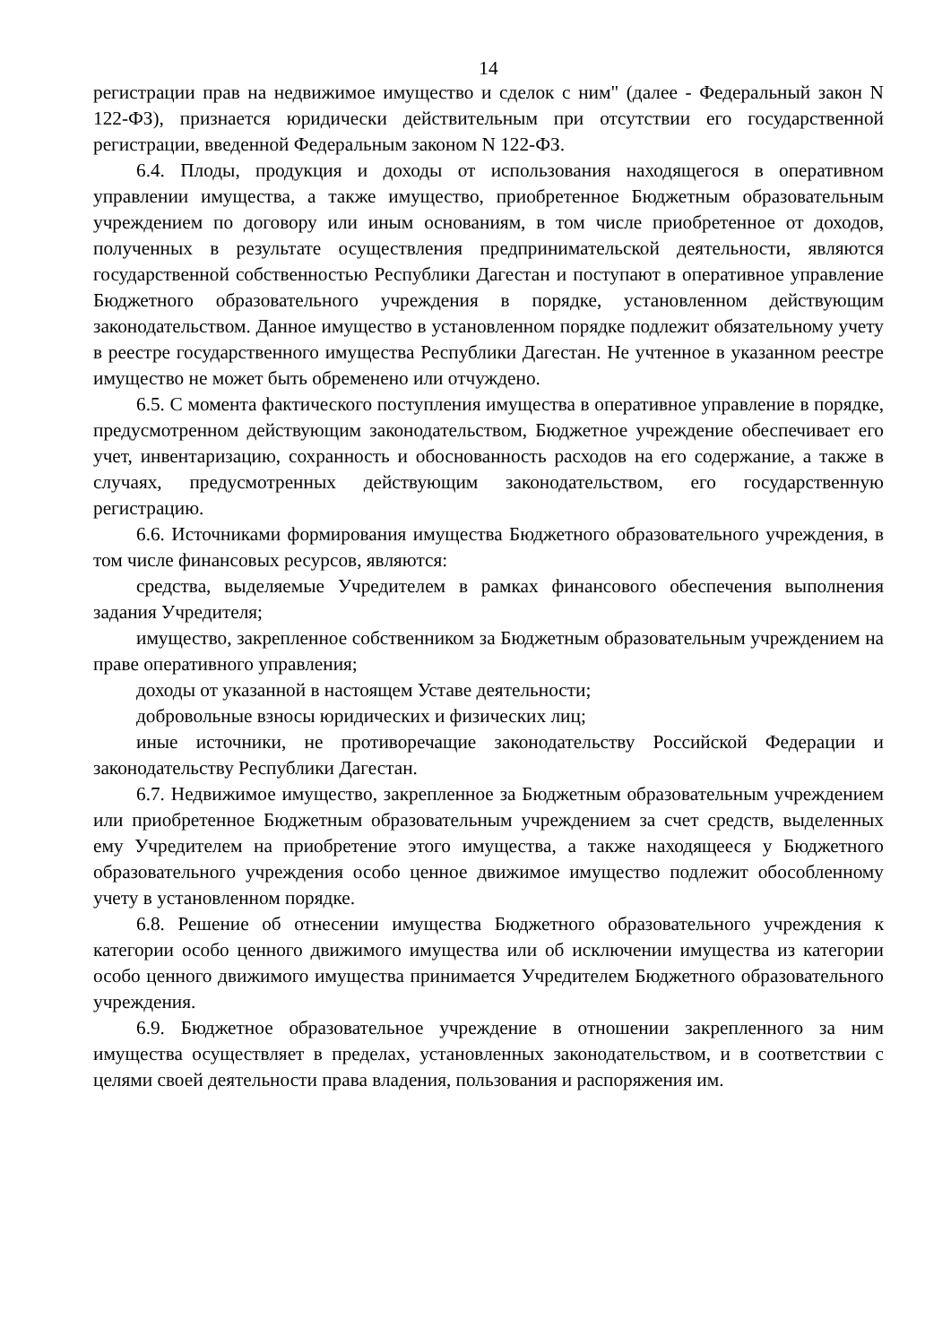14
регистрации прав на недвижимое имущество и сделок с ним" (далее - Федеральный закон N 122-ФЗ), признается юридически действительным при отсутствии его государственной регистрации, введенной Федеральным законом N 122-ФЗ.
6.4. Плоды, продукция и доходы от использования находящегося в оперативном управлении имущества, а также имущество, приобретенное Бюджетным образовательным учреждением по договору или иным основаниям, в том числе приобретенное от доходов, полученных в результате осуществления предпринимательской деятельности, являются государственной собственностью Республики Дагестан и поступают в оперативное управление Бюджетного образовательного учреждения в порядке, установленном действующим законодательством. Данное имущество в установленном порядке подлежит обязательному учету в реестре государственного имущества Республики Дагестан. Не учтенное в указанном реестре имущество не может быть обременено или отчуждено.
6.5. С момента фактического поступления имущества в оперативное управление в порядке, предусмотренном действующим законодательством, Бюджетное учреждение обеспечивает его учет, инвентаризацию, сохранность и обоснованность расходов на его содержание, а также в случаях, предусмотренных действующим законодательством, его государственную регистрацию.
6.6. Источниками формирования имущества Бюджетного образовательного учреждения, в том числе финансовых ресурсов, являются:
средства, выделяемые Учредителем в рамках финансового обеспечения выполнения задания Учредителя;
имущество, закрепленное собственником за Бюджетным образовательным учреждением на праве оперативного управления;
доходы от указанной в настоящем Уставе деятельности;
добровольные взносы юридических и физических лиц;
иные источники, не противоречащие законодательству Российской Федерации и законодательству Республики Дагестан.
6.7. Недвижимое имущество, закрепленное за Бюджетным образовательным учреждением или приобретенное Бюджетным образовательным учреждением за счет средств, выделенных ему Учредителем на приобретение этого имущества, а также находящееся у Бюджетного образовательного учреждения особо ценное движимое имущество подлежит обособленному учету в установленном порядке.
6.8. Решение об отнесении имущества Бюджетного образовательного учреждения к категории особо ценного движимого имущества или об исключении имущества из категории особо ценного движимого имущества принимается Учредителем Бюджетного образовательного учреждения.
6.9. Бюджетное образовательное учреждение в отношении закрепленного за ним имущества осуществляет в пределах, установленных законодательством, и в соответствии с целями своей деятельности права владения, пользования и распоряжения им.